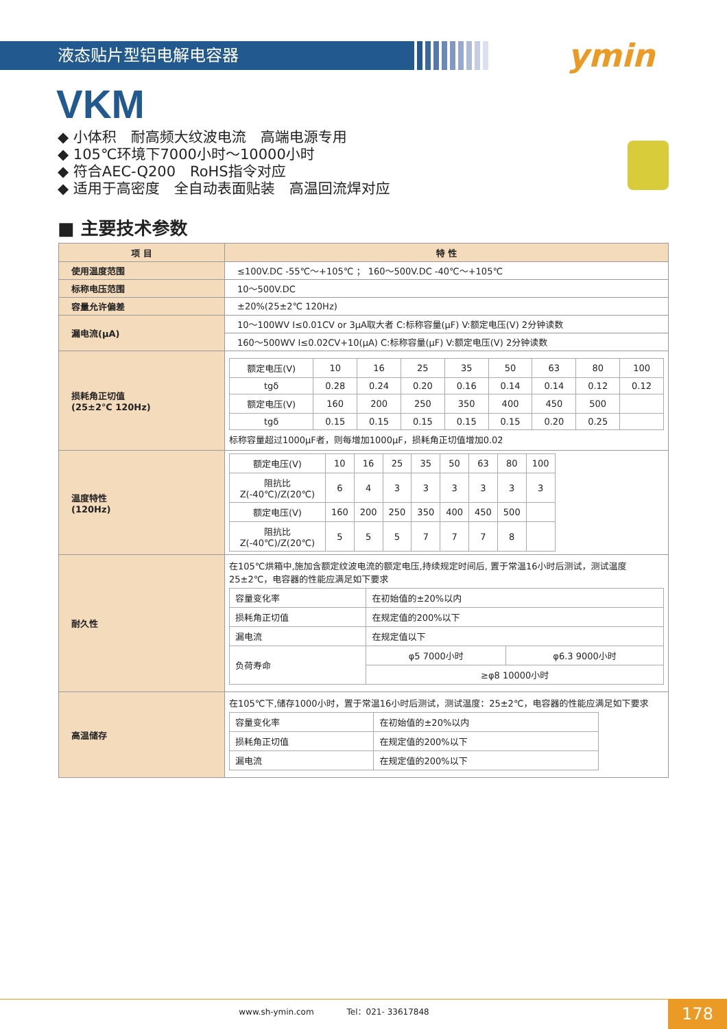液态贴片型铝电解电容器 ymin
VKM
◆ 小体积　耐高频大纹波电流　高端电源专用
◆ 105℃环境下7000小时～10000小时
◆ 符合AEC-Q200　RoHS指令对应
◆ 适用于高密度　全自动表面贴装　高温回流焊对应
■ 主要技术参数
| 项 目 | 特 性 |
| --- | --- |
| 使用温度范围 | ≤100V.DC -55℃～+105℃ ； 160～500V.DC -40℃～+105℃ |
| 标称电压范围 | 10～500V.DC |
| 容量允许偏差 | ±20%(25±2℃ 120Hz) |
| 漏电流(μA) | 10～100WV I≤0.01CV or 3μA取大者 C:标称容量(μF) V:额定电压(V) 2分钟读数 |
| | 160～500WV I≤0.02CV+10(μA) C:标称容量(μF) V:额定电压(V) 2分钟读数 |
| 损耗角正切值 (25±2℃ 120Hz) | / 额定电压(V) / 10 / 16 / 25 / 35 / 50 / 63 / 80 / 100 / / tgδ / 0.28 / 0.24 / 0.20 / 0.16 / 0.14 / 0.14 / 0.12 / 0.12 / / 额定电压(V) / 160 / 200 / 250 / 350 / 400 / 450 / 500 / / / tgδ / 0.15 / 0.15 / 0.15 / 0.15 / 0.15 / 0.20 / 0.25 / / 标称容量超过1000μF者，则每增加1000μF，损耗角正切值增加0.02 |
| 温度特性 (120Hz) | / 额定电压(V) / 10 / 16 / 25 / 35 / 50 / 63 / 80 / 100 / / 阻抗比Z(-40℃)/Z(20℃) / 6 / 4 / 3 / 3 / 3 / 3 / 3 / 3 / / 额定电压(V) / 160 / 200 / 250 / 350 / 400 / 450 / 500 / / / 阻抗比Z(-40℃)/Z(20℃) / 5 / 5 / 5 / 7 / 7 / 7 / 8 / / |
| 耐久性 | 在105℃烘箱中,施加含额定纹波电流的额定电压,持续规定时间后, 置于常温16小时后测试，测试温度25±2℃，电容器的性能应满足如下要求 / 容量变化率 / 在初始值的±20%以内 / / / 损耗角正切值 / 在规定值的200%以下 / / / 漏电流 / 在规定值以下 / / / 负荷寿命 / φ5 7000小时 / φ6.3 9000小时 / / / ≥φ8 10000小时 / / |
| 高温储存 | 在105℃下,储存1000小时，置于常温16小时后测试，测试温度：25±2℃，电容器的性能应满足如下要求 / 容量变化率 / 在初始值的±20%以内 / / 损耗角正切值 / 在规定值的200%以下 / / 漏电流 / 在规定值的200%以下 / |
www.sh-ymin.com　　　　Tel：021- 33617848 178